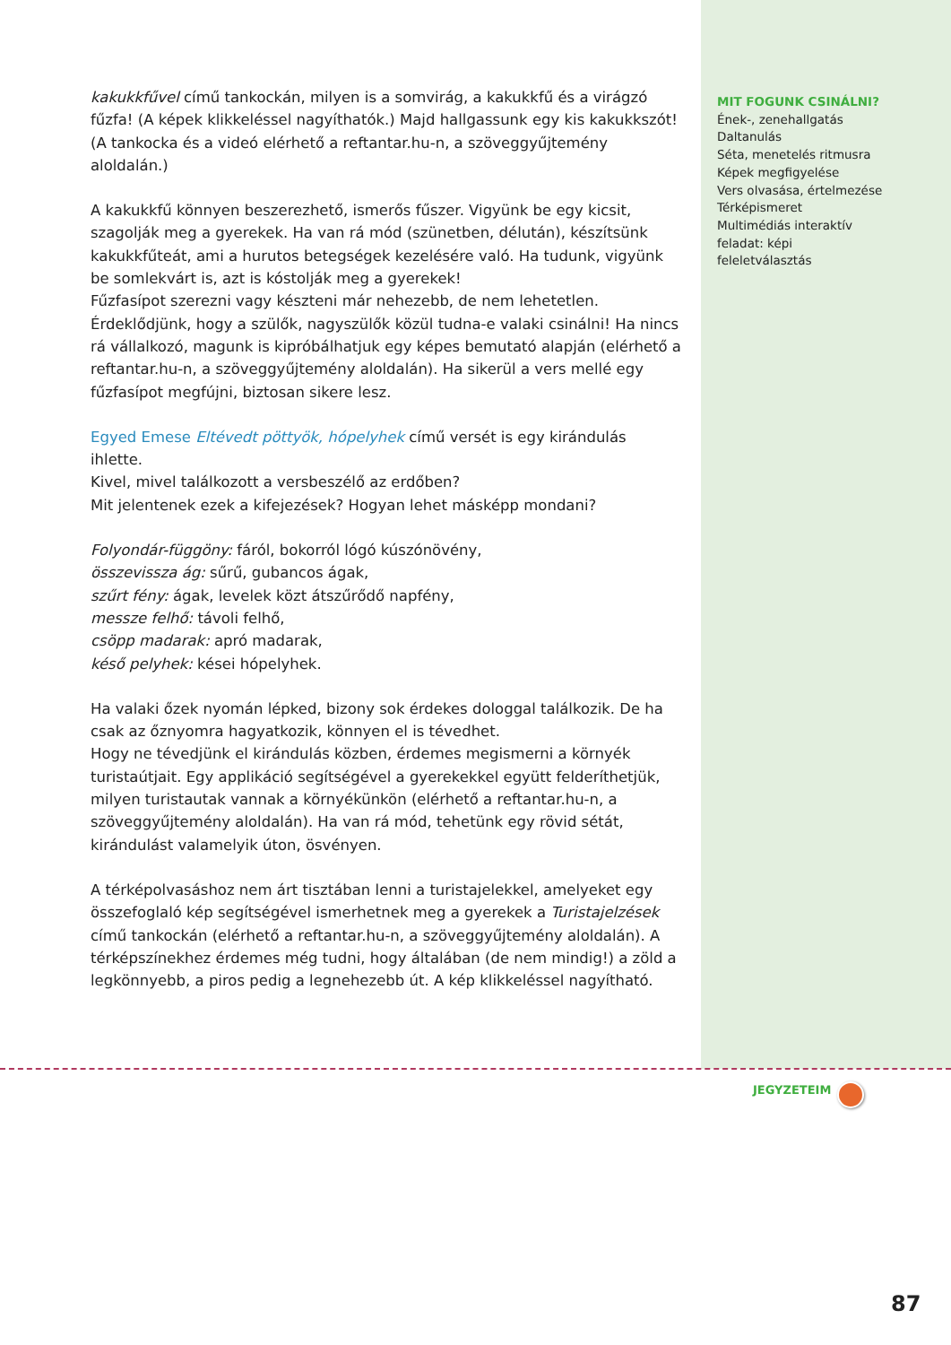kakukkfűvel című tankockán, milyen is a somvirág, a kakukkfű és a virágzó fűzfa! (A képek klikkeléssel nagyíthatók.) Majd hallgassunk egy kis kakukkszót! (A tankocka és a videó elérhető a reftantar.hu-n, a szöveggyűjtemény aloldalán.)
A kakukkfű könnyen beszerezhető, ismerős fűszer. Vigyünk be egy kicsit, szagolják meg a gyerekek. Ha van rá mód (szünetben, délután), készítsünk kakukkfűteát, ami a hurutos betegségek kezelésére való. Ha tudunk, vigyünk be somlekvárt is, azt is kóstolják meg a gyerekek!
Fűzfasípot szerezni vagy készteni már nehezebb, de nem lehetetlen. Érdeklődjünk, hogy a szülők, nagyszülők közül tudna-e valaki csinálni! Ha nincs rá vállalkozó, magunk is kipróbálhatjuk egy képes bemutató alapján (elérhető a reftantar.hu-n, a szöveggyűjtemény aloldalán). Ha sikerül a vers mellé egy fűzfasípot megfújni, biztosan sikere lesz.
Egyed Emese Eltévedt pöttyök, hópelyhek című versét is egy kirándulás ihlette.
Kivel, mivel találkozott a versbeszélő az erdőben?
Mit jelentenek ezek a kifejezések? Hogyan lehet másképp mondani?
Folyondár-függöny: fáról, bokorról lógó kúszónövény,
összevissza ág: sűrű, gubancos ágak,
szűrt fény: ágak, levelek közt átszűrődő napfény,
messze felhő: távoli felhő,
csöpp madarak: apró madarak,
késő pelyhek: kései hópelyhek.
Ha valaki őzek nyomán lépked, bizony sok érdekes dologgal találkozik. De ha csak az őznyomra hagyatkozik, könnyen el is tévedhet.
Hogy ne tévedjünk el kirándulás közben, érdemes megismerni a környék turistaútjait. Egy applikáció segítségével a gyerekekkel együtt felderíthetjük, milyen turistautak vannak a környékünkön (elérhető a reftantar.hu-n, a szöveggyűjtemény aloldalán). Ha van rá mód, tehetünk egy rövid sétát, kirándulást valamelyik úton, ösvényen.
A térképolvasáshoz nem árt tisztában lenni a turistajelekkel, amelyeket egy összefoglaló kép segítségével ismerhetnek meg a gyerekek a Turistajelzések című tankockán (elérhető a reftantar.hu-n, a szöveggyűjtemény aloldalán). A térképszínekhez érdemes még tudni, hogy általában (de nem mindig!) a zöld a legkönnyebb, a piros pedig a legnehezebb út. A kép klikkeléssel nagyítható.
MIT FOGUNK CSINÁLNI?
Ének-, zenehallgatás
Daltanulás
Séta, menetelés ritmusra
Képek megfigyelése
Vers olvasása, értelmezése
Térképismeret
Multimédiás interaktív feladat: képi feleletválasztás
JEGYZETEIM
87